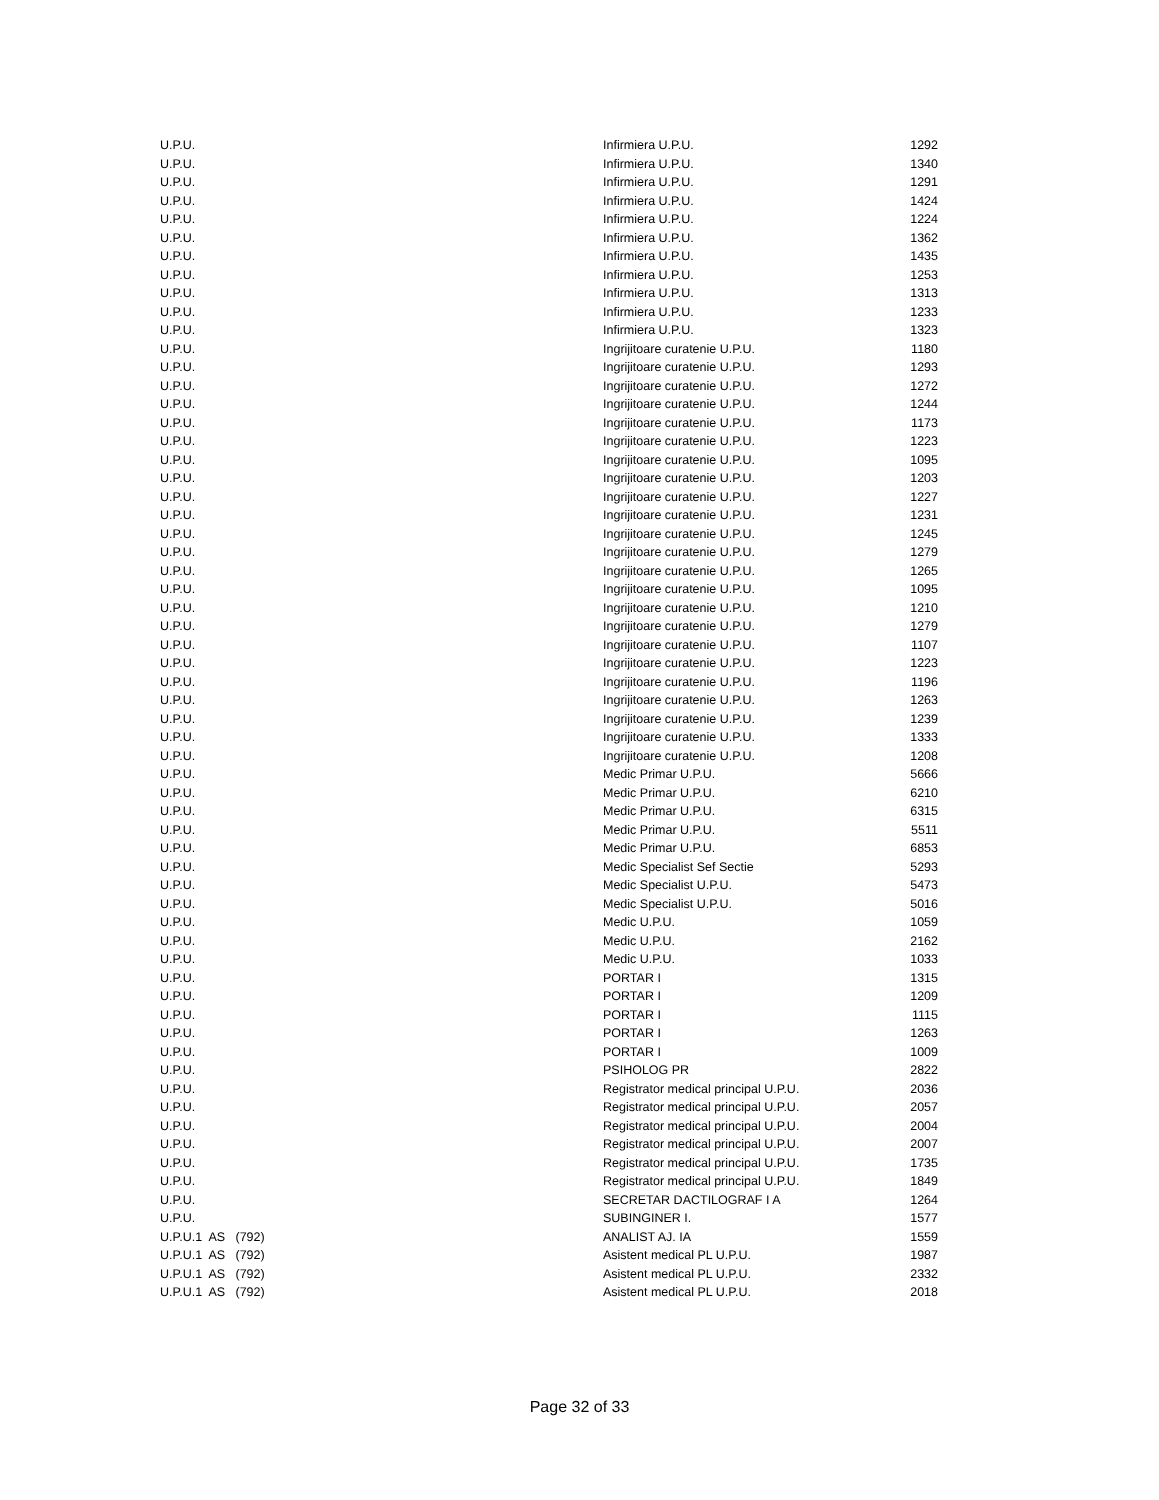| U.P.U. | Infirmiera U.P.U. | 1292 |
| U.P.U. | Infirmiera U.P.U. | 1340 |
| U.P.U. | Infirmiera U.P.U. | 1291 |
| U.P.U. | Infirmiera U.P.U. | 1424 |
| U.P.U. | Infirmiera U.P.U. | 1224 |
| U.P.U. | Infirmiera U.P.U. | 1362 |
| U.P.U. | Infirmiera U.P.U. | 1435 |
| U.P.U. | Infirmiera U.P.U. | 1253 |
| U.P.U. | Infirmiera U.P.U. | 1313 |
| U.P.U. | Infirmiera U.P.U. | 1233 |
| U.P.U. | Infirmiera U.P.U. | 1323 |
| U.P.U. | Ingrijitoare curatenie U.P.U. | 1180 |
| U.P.U. | Ingrijitoare curatenie U.P.U. | 1293 |
| U.P.U. | Ingrijitoare curatenie U.P.U. | 1272 |
| U.P.U. | Ingrijitoare curatenie U.P.U. | 1244 |
| U.P.U. | Ingrijitoare curatenie U.P.U. | 1173 |
| U.P.U. | Ingrijitoare curatenie U.P.U. | 1223 |
| U.P.U. | Ingrijitoare curatenie U.P.U. | 1095 |
| U.P.U. | Ingrijitoare curatenie U.P.U. | 1203 |
| U.P.U. | Ingrijitoare curatenie U.P.U. | 1227 |
| U.P.U. | Ingrijitoare curatenie U.P.U. | 1231 |
| U.P.U. | Ingrijitoare curatenie U.P.U. | 1245 |
| U.P.U. | Ingrijitoare curatenie U.P.U. | 1279 |
| U.P.U. | Ingrijitoare curatenie U.P.U. | 1265 |
| U.P.U. | Ingrijitoare curatenie U.P.U. | 1095 |
| U.P.U. | Ingrijitoare curatenie U.P.U. | 1210 |
| U.P.U. | Ingrijitoare curatenie U.P.U. | 1279 |
| U.P.U. | Ingrijitoare curatenie U.P.U. | 1107 |
| U.P.U. | Ingrijitoare curatenie U.P.U. | 1223 |
| U.P.U. | Ingrijitoare curatenie U.P.U. | 1196 |
| U.P.U. | Ingrijitoare curatenie U.P.U. | 1263 |
| U.P.U. | Ingrijitoare curatenie U.P.U. | 1239 |
| U.P.U. | Ingrijitoare curatenie U.P.U. | 1333 |
| U.P.U. | Ingrijitoare curatenie U.P.U. | 1208 |
| U.P.U. | Medic Primar U.P.U. | 5666 |
| U.P.U. | Medic Primar U.P.U. | 6210 |
| U.P.U. | Medic Primar U.P.U. | 6315 |
| U.P.U. | Medic Primar U.P.U. | 5511 |
| U.P.U. | Medic Primar U.P.U. | 6853 |
| U.P.U. | Medic Specialist Sef Sectie | 5293 |
| U.P.U. | Medic Specialist U.P.U. | 5473 |
| U.P.U. | Medic Specialist U.P.U. | 5016 |
| U.P.U. | Medic U.P.U. | 1059 |
| U.P.U. | Medic U.P.U. | 2162 |
| U.P.U. | Medic U.P.U. | 1033 |
| U.P.U. | PORTAR I | 1315 |
| U.P.U. | PORTAR I | 1209 |
| U.P.U. | PORTAR I | 1115 |
| U.P.U. | PORTAR I | 1263 |
| U.P.U. | PORTAR I | 1009 |
| U.P.U. | PSIHOLOG PR | 2822 |
| U.P.U. | Registrator medical principal U.P.U. | 2036 |
| U.P.U. | Registrator medical principal U.P.U. | 2057 |
| U.P.U. | Registrator medical principal U.P.U. | 2004 |
| U.P.U. | Registrator medical principal U.P.U. | 2007 |
| U.P.U. | Registrator medical principal U.P.U. | 1735 |
| U.P.U. | Registrator medical principal U.P.U. | 1849 |
| U.P.U. | SECRETAR DACTILOGRAF I A | 1264 |
| U.P.U. | SUBINGINER I. | 1577 |
| U.P.U.1 AS (792) | ANALIST AJ. IA | 1559 |
| U.P.U.1 AS (792) | Asistent medical PL U.P.U. | 1987 |
| U.P.U.1 AS (792) | Asistent medical PL U.P.U. | 2332 |
| U.P.U.1 AS (792) | Asistent medical PL U.P.U. | 2018 |
Page 32 of 33